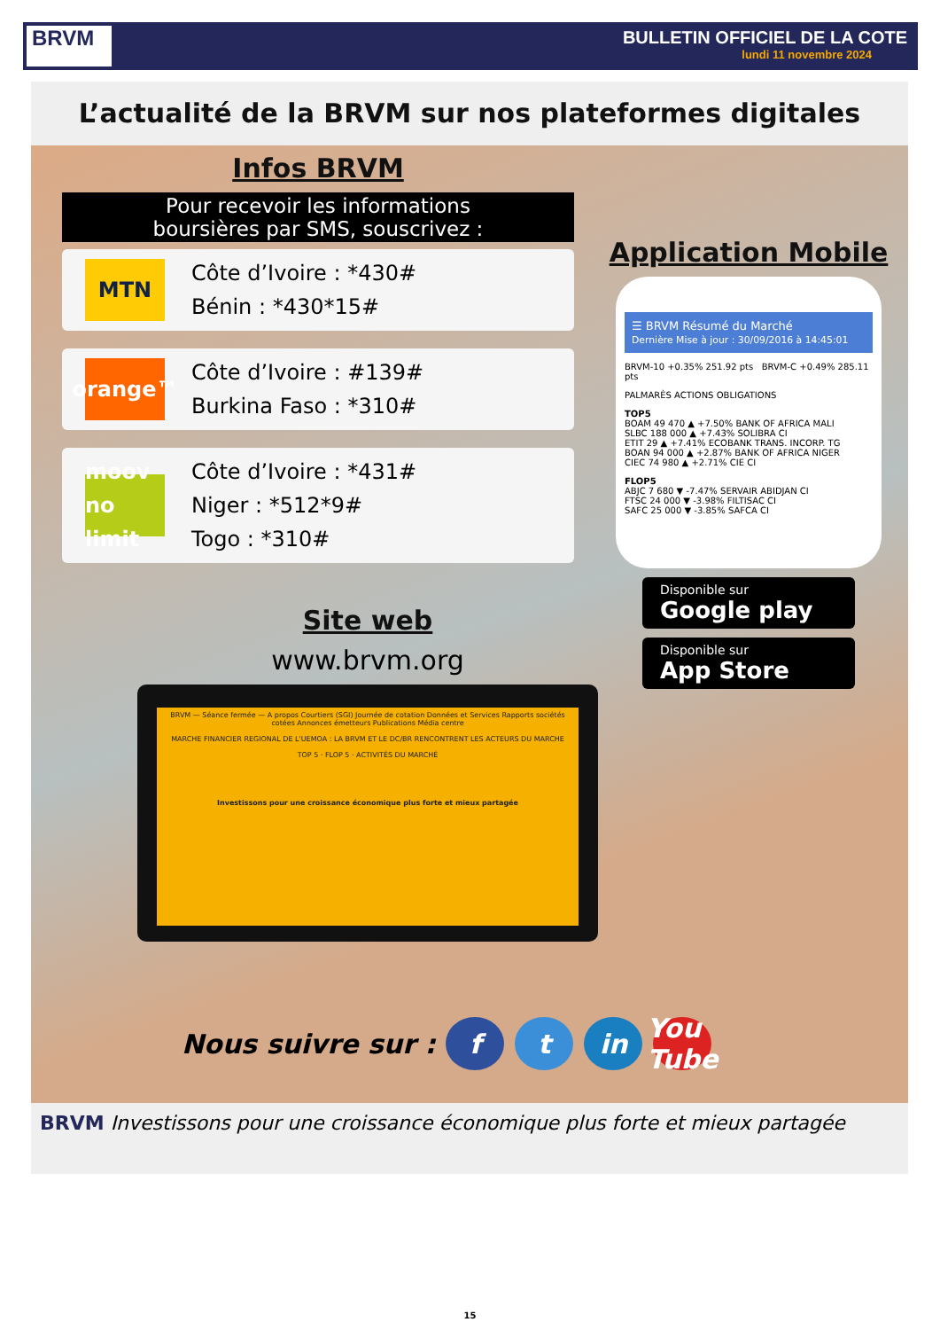BRVM
BULLETIN OFFICIEL DE LA COTE
lundi 11 novembre 2024
L’actualité de la BRVM sur nos plateformes digitales
Infos BRVM
Pour recevoir les informations
boursières par SMS, souscrivez :
MTN
Côte d’Ivoire : *430#
Bénin : *430*15#
orange™
Côte d’Ivoire : #139#
Burkina Faso : *310#
moov no limit
Côte d’Ivoire : *431#
Niger : *512*9#
Togo : *310#
Application Mobile
☰ BRVM Résumé du Marché
Dernière Mise à jour : 30/09/2016 à 14:45:01
BRVM-10 +0.35% 251.92 pts BRVM-C +0.49% 285.11 pts
PALMARÈS ACTIONS OBLIGATIONS
TOP5
BOAM 49 470 ▲ +7.50% BANK OF AFRICA MALI
SLBC 188 000 ▲ +7.43% SOLIBRA CI
ETIT 29 ▲ +7.41% ECOBANK TRANS. INCORP. TG
BOAN 94 000 ▲ +2.87% BANK OF AFRICA NIGER
CIEC 74 980 ▲ +2.71% CIE CI
FLOP5
ABJC 7 680 ▼ -7.47% SERVAIR ABIDJAN CI
FTSC 24 000 ▼ -3.98% FILTISAC CI
SAFC 25 000 ▼ -3.85% SAFCA CI
Disponible sur
Google play
Disponible sur
App Store
Site web
www.brvm.org
BRVM — Séance fermée — A propos Courtiers (SGI) Journée de cotation Données et Services Rapports sociétés cotées Annonces émetteurs Publications Média centre
MARCHE FINANCIER REGIONAL DE L'UEMOA : LA BRVM ET LE DC/BR RENCONTRENT LES ACTEURS DU MARCHE
TOP 5 · FLOP 5 · ACTIVITÉS DU MARCHÉ
Investissons pour une croissance économique plus forte et mieux partagée
Nous suivre sur : f t in You Tube
BRVM Investissons pour une croissance économique plus forte et mieux partagée
15